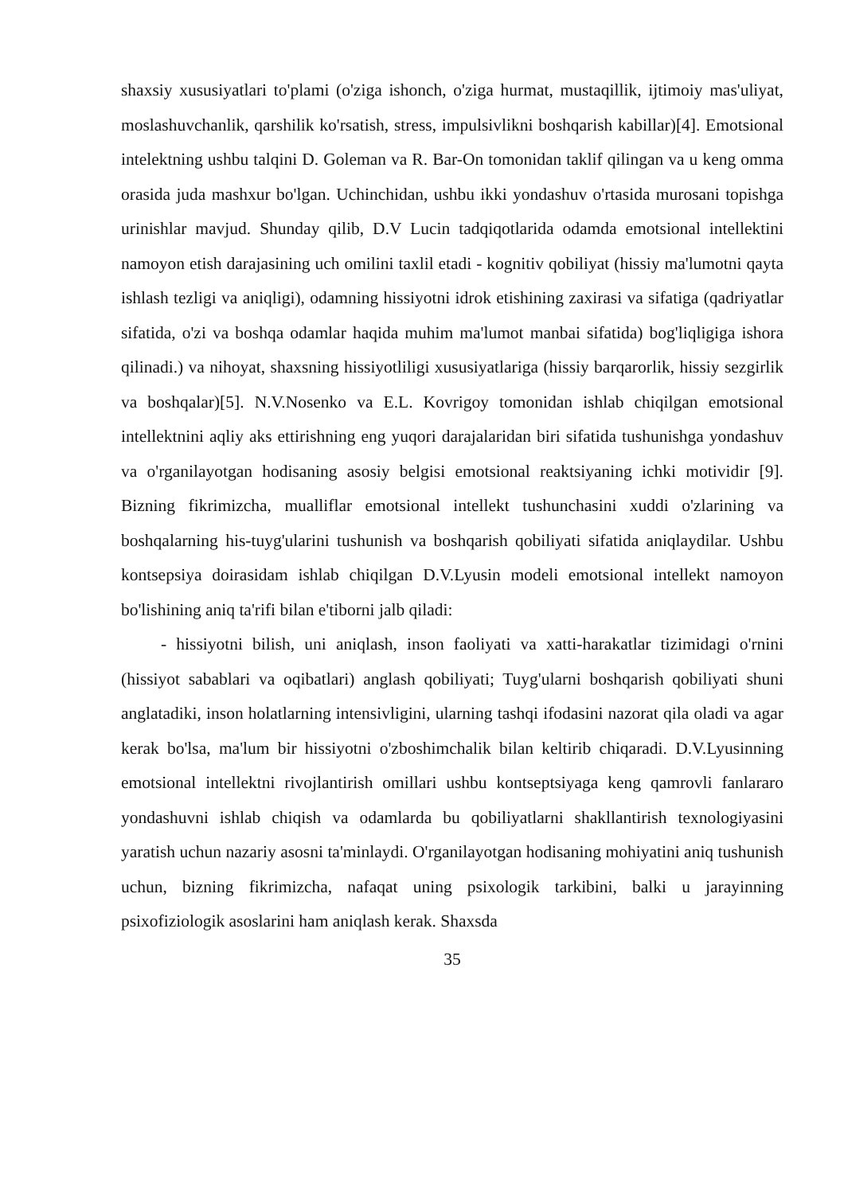shaxsiy xususiyatlari to'plami (o'ziga ishonch, o'ziga hurmat, mustaqillik, ijtimoiy mas'uliyat, moslashuvchanlik, qarshilik ko'rsatish, stress, impulsivlikni boshqarish kabillar)[4]. Emotsional intelektning ushbu talqini D. Goleman va R. Bar-On tomonidan taklif qilingan va u keng omma orasida juda mashxur bo'lgan. Uchinchidan, ushbu ikki yondashuv o'rtasida murosani topishga urinishlar mavjud. Shunday qilib, D.V Lucin tadqiqotlarida odamda emotsional intellektini namoyon etish darajasining uch omilini taxlil etadi - kognitiv qobiliyat (hissiy ma'lumotni qayta ishlash tezligi va aniqligi), odamning hissiyotni idrok etishining zaxirasi va sifatiga (qadriyatlar sifatida, o'zi va boshqa odamlar haqida muhim ma'lumot manbai sifatida) bog'liqligiga ishora qilinadi.) va nihoyat, shaxsning hissiyotliligi xususiyatlariga (hissiy barqarorlik, hissiy sezgirlik va boshqalar)[5]. N.V.Nosenko va E.L. Kovrigoy tomonidan ishlab chiqilgan emotsional intellektnini aqliy aks ettirishning eng yuqori darajalaridan biri sifatida tushunishga yondashuv va o'rganilayotgan hodisaning asosiy belgisi emotsional reaktsiyaning ichki motividir [9]. Bizning fikrimizcha, mualliflar emotsional intellekt tushunchasini xuddi o'zlarining va boshqalarning his-tuyg'ularini tushunish va boshqarish qobiliyati sifatida aniqlaydilar. Ushbu kontsepsiya doirasidam ishlab chiqilgan D.V.Lyusin modeli emotsional intellekt namoyon bo'lishining aniq ta'rifi bilan e'tiborni jalb qiladi:
- hissiyotni bilish, uni aniqlash, inson faoliyati va xatti-harakatlar tizimidagi o'rnini (hissiyot sabablari va oqibatlari) anglash qobiliyati; Tuyg'ularni boshqarish qobiliyati shuni anglatadiki, inson holatlarning intensivligini, ularning tashqi ifodasini nazorat qila oladi va agar kerak bo'lsa, ma'lum bir hissiyotni o'zboshimchalik bilan keltirib chiqaradi. D.V.Lyusinning emotsional intellektni rivojlantirish omillari ushbu kontseptsiyaga keng qamrovli fanlararo yondashuvni ishlab chiqish va odamlarda bu qobiliyatlarni shakllantirish texnologiyasini yaratish uchun nazariy asosni ta'minlaydi. O'rganilayotgan hodisaning mohiyatini aniq tushunish uchun, bizning fikrimizcha, nafaqat uning psixologik tarkibini, balki u jarayinning psixofiziologik asoslarini ham aniqlash kerak. Shaxsda
35